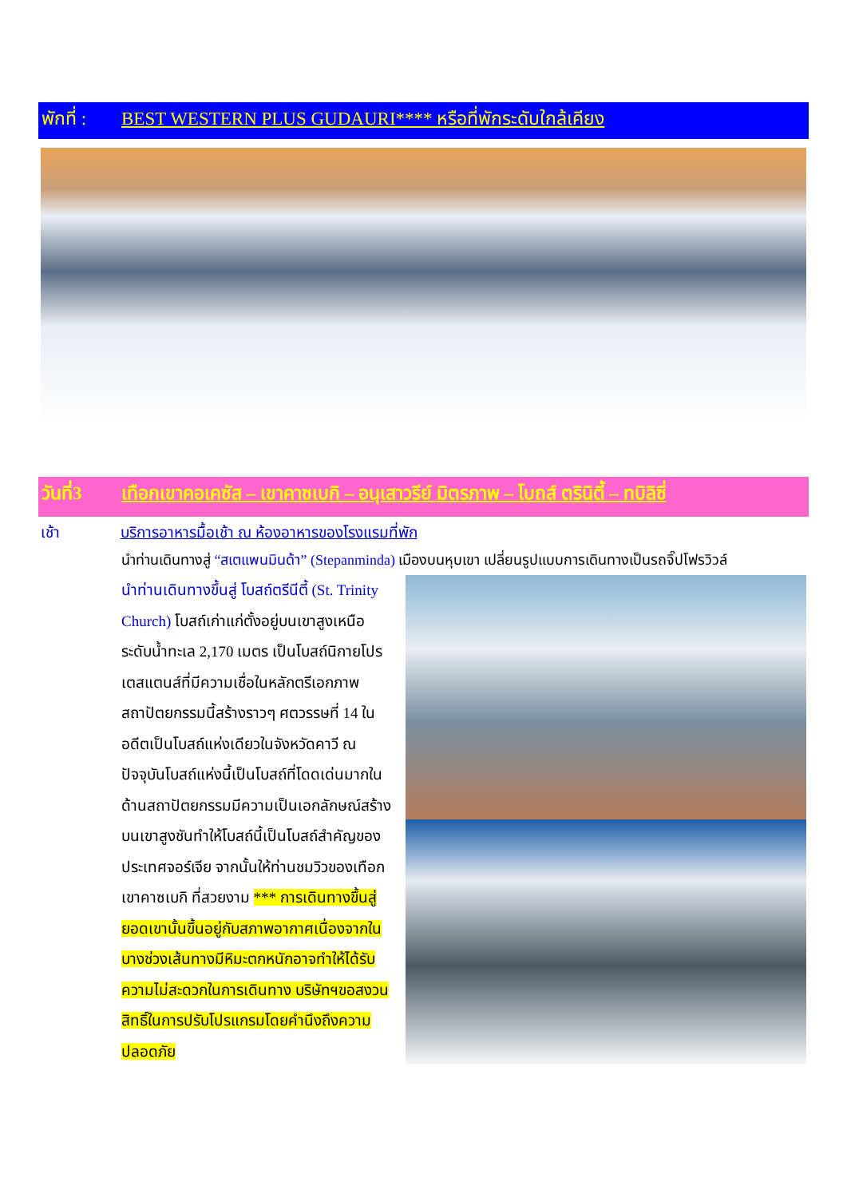พักที่ : BEST WESTERN PLUS GUDAURI**** หรือที่พักระดับใกล้เคียง
วันที่3 เทือกเขาคอเคซัส – เขาคาซเบกิ – อนุเสาวรีย์ มิตรภาพ – โบถส์ ตรินิตี้ – ทบิลิซี่
เช้า บริการอาหารมื้อเช้า ณ ห้องอาหารของโรงแรมที่พัก
นำท่านเดินทางสู่ “สเตแพนมินด้า” (Stepanminda) เมืองบนหุบเขา เปลี่ยนรูปแบบการเดินทางเป็นรถจิ๊ปโฟรวิวล์
นำท่านเดินทางขึ้นสู่ โบสถ์ตรีนีตี้ (St. Trinity Church) โบสถ์เก่าแก่ตั้งอยู่บนเขาสูงเหนือระดับน้ำทะเล 2,170 เมตร เป็นโบสถ์นิกายโปรเตสแตนส์ที่มีความเชื่อในหลักตรีเอกภาพ สถาปัตยกรรมนี้สร้างราวๆ ศตวรรษที่ 14 ในอดีตเป็นโบสถ์แห่งเดียวในจังหวัดคาวี ณ ปัจจุบันโบสถ์แห่งนี้เป็นโบสถ์ที่โดดเด่นมากในด้านสถาปัตยกรรมมีความเป็นเอกลักษณ์สร้างบนเขาสูงชันทำให้โบสถ์นี้เป็นโบสถ์สำคัญของประเทศจอร์เจีย จากนั้นให้ท่านชมวิวของเทือกเขาคาซเบกิ ที่สวยงาม *** การเดินทางขึ้นสู่ยอดเขานั้นขึ้นอยู่กับสภาพอากาศเนื่องจากในบางช่วงเส้นทางมีหิมะตกหนักอาจทำให้ได้รับความไม่สะดวกในการเดินทาง บริษัทฯขอสงวนสิทธิ์ในการปรับโปรแกรมโดยคำนึงถึงความปลอดภัย